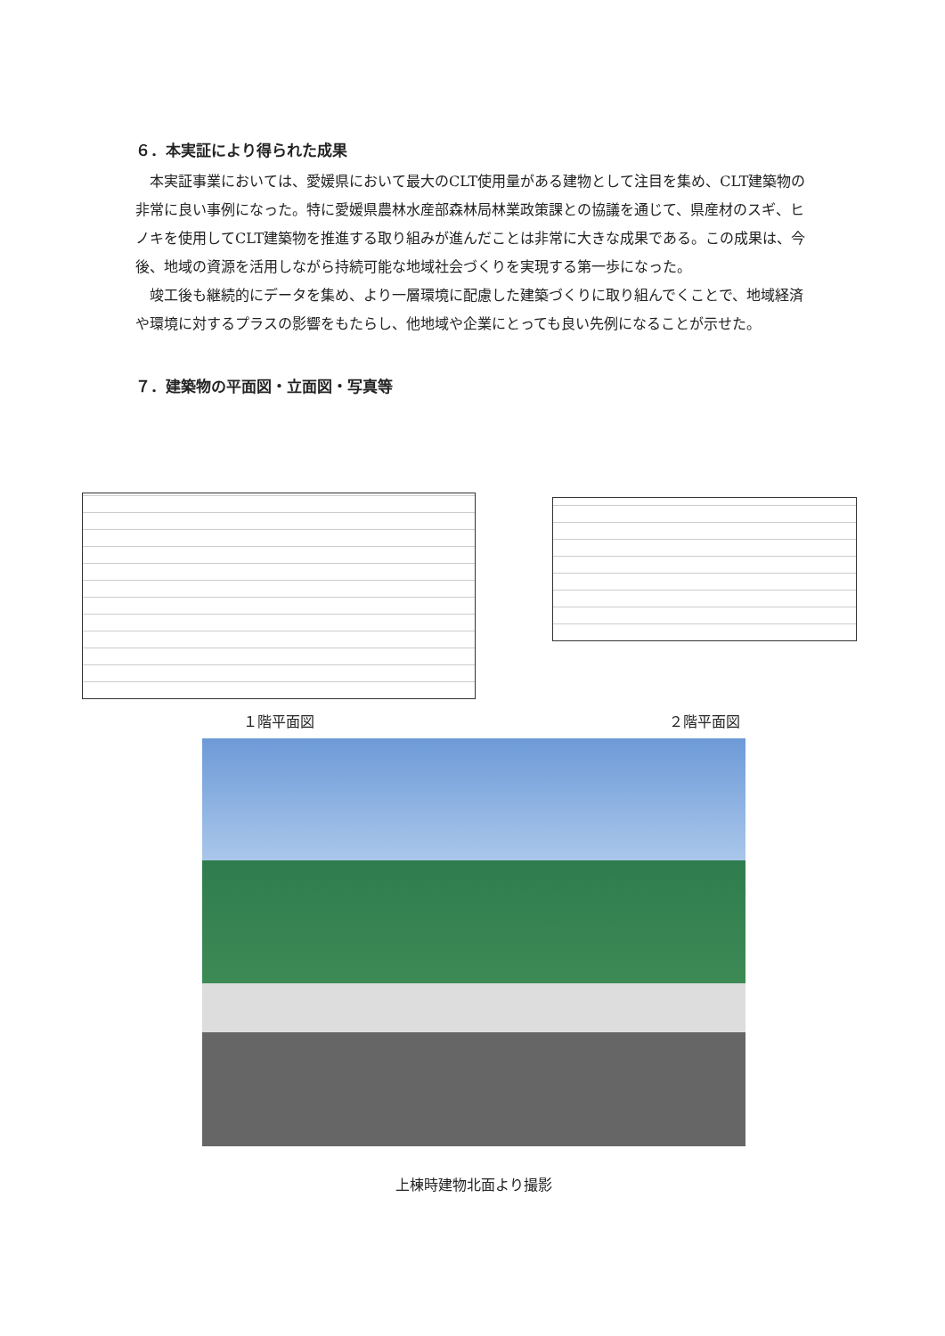６．本実証により得られた成果
本実証事業においては、愛媛県において最大のCLT使用量がある建物として注目を集め、CLT建築物の非常に良い事例になった。特に愛媛県農林水産部森林局林業政策課との協議を通じて、県産材のスギ、ヒノキを使用してCLT建築物を推進する取り組みが進んだことは非常に大きな成果である。この成果は、今後、地域の資源を活用しながら持続可能な地域社会づくりを実現する第一歩になった。
竣工後も継続的にデータを集め、より一層環境に配慮した建築づくりに取り組んでくことで、地域経済や環境に対するプラスの影響をもたらし、他地域や企業にとっても良い先例になることが示せた。
７．建築物の平面図・立面図・写真等
１階平面図
２階平面図
上棟時建物北面より撮影